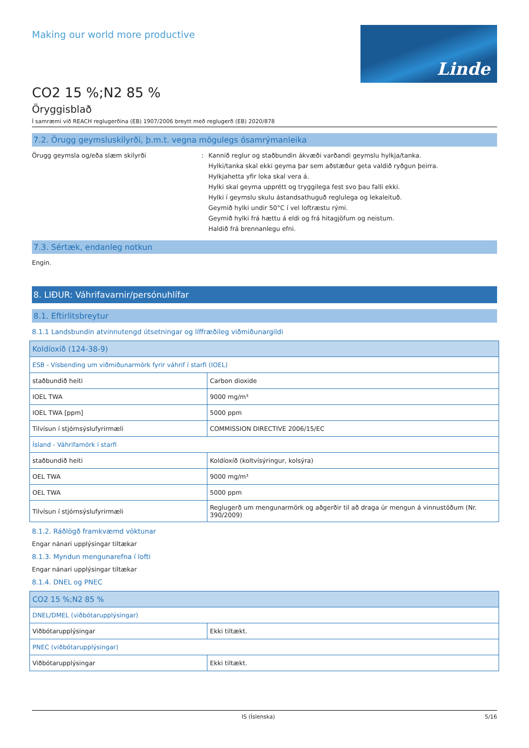Making our world more productive
Linde
CO2 15 %;N2 85 %
Öryggisblað
Í samræmi við REACH reglugerðina (EB) 1907/2006 breytt með reglugerð (EB) 2020/878
7.2. Örugg geymsluskilyrði, þ.m.t. vegna mögulegs ósamrýmanleika
Örugg geymsla og/eða slæm skilyrði : Kannið reglur og staðbundin ákvæði varðandi geymslu hylkja/tanka.
Hylki/tanka skal ekki geyma þar sem aðstæður geta valdið ryðgun þeirra.
Hylkjahetta yfir loka skal vera á.
Hylki skal geyma upprétt og tryggilega fest svo þau falli ekki.
Hylki í geymslu skulu ástandsathuguð reglulega og lekaleituð.
Geymið hylki undir 50°C í vel loftræstu rými.
Geymið hylki frá hættu á eldi og frá hitagjöfum og neistum.
Haldið frá brennanlegu efni.
7.3. Sértæk, endanleg notkun
Engin.
8. LIÐUR: Váhrifavarnir/persónuhlífar
8.1. Eftirlitsbreytur
8.1.1 Landsbundin atvinnutengd útsetningar og líffræðileg viðmiðunargildi
| Koldíoxíð (124-38-9) | |
| ESB - Vísbending um viðmiðunarmörk fyrir váhrif í starfi (IOEL) | |
| staðbundið heiti | Carbon dioxide |
| IOEL TWA | 9000 mg/m³ |
| IOEL TWA [ppm] | 5000 ppm |
| Tilvísun í stjórnsýslufyrirmæli | COMMISSION DIRECTIVE 2006/15/EC |
| Ísland - Váhrifamörk í starfi | |
| staðbundið heiti | Koldíoxíð (koltvísýringur, kolsýra) |
| OEL TWA | 9000 mg/m³ |
| OEL TWA | 5000 ppm |
| Tilvísun í stjórnsýslufyrirmæli | Reglugerð um mengunarmörk og aðgerðir til að draga úr mengun á vinnustöðum (Nr. 390/2009) |
8.1.2. Ráðlögð framkvæmd vöktunar
Engar nánari upplýsingar tiltækar
8.1.3. Myndun mengunarefna í lofti
Engar nánari upplýsingar tiltækar
8.1.4. DNEL og PNEC
| CO2 15 %;N2 85 % | |
| DNEL/DMEL (viðbótarupplýsingar) | |
| Viðbótarupplýsingar | Ekki tiltækt. |
| PNEC (viðbótarupplýsingar) | |
| Viðbótarupplýsingar | Ekki tiltækt. |
IS (Íslenska) 5/16